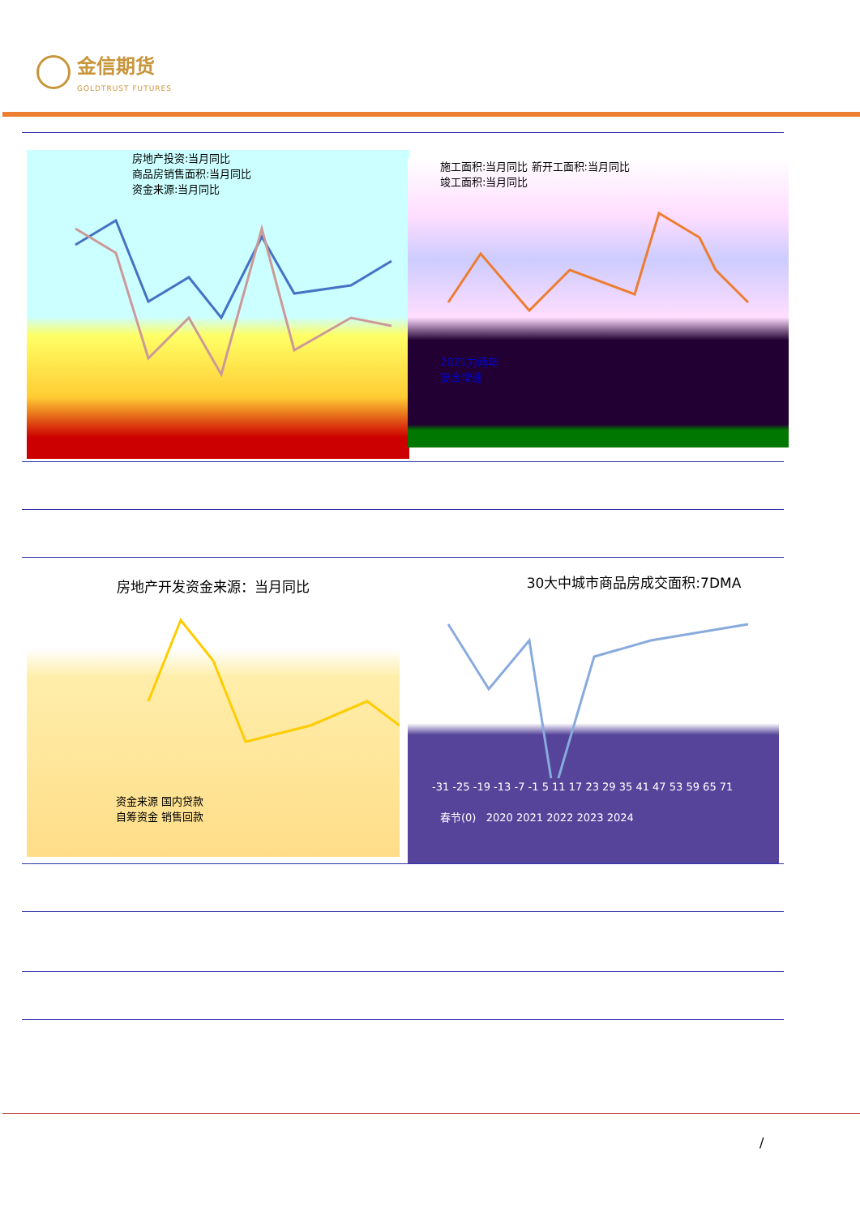金信期货 GOLDTRUST FUTURES
房地产投资:当月同比
商品房销售面积:当月同比
资金来源:当月同比
施工面积:当月同比 新开工面积:当月同比
竣工面积:当月同比
2021为两年
复合增速
房地产开发资金来源：当月同比
资金来源 国内贷款
自筹资金 销售回款
30大中城市商品房成交面积:7DMA
-31 -25 -19 -13 -7 -1 5 11 17 23 29 35 41 47 53 59 65 71
春节(0) 2020 2021 2022 2023 2024
/